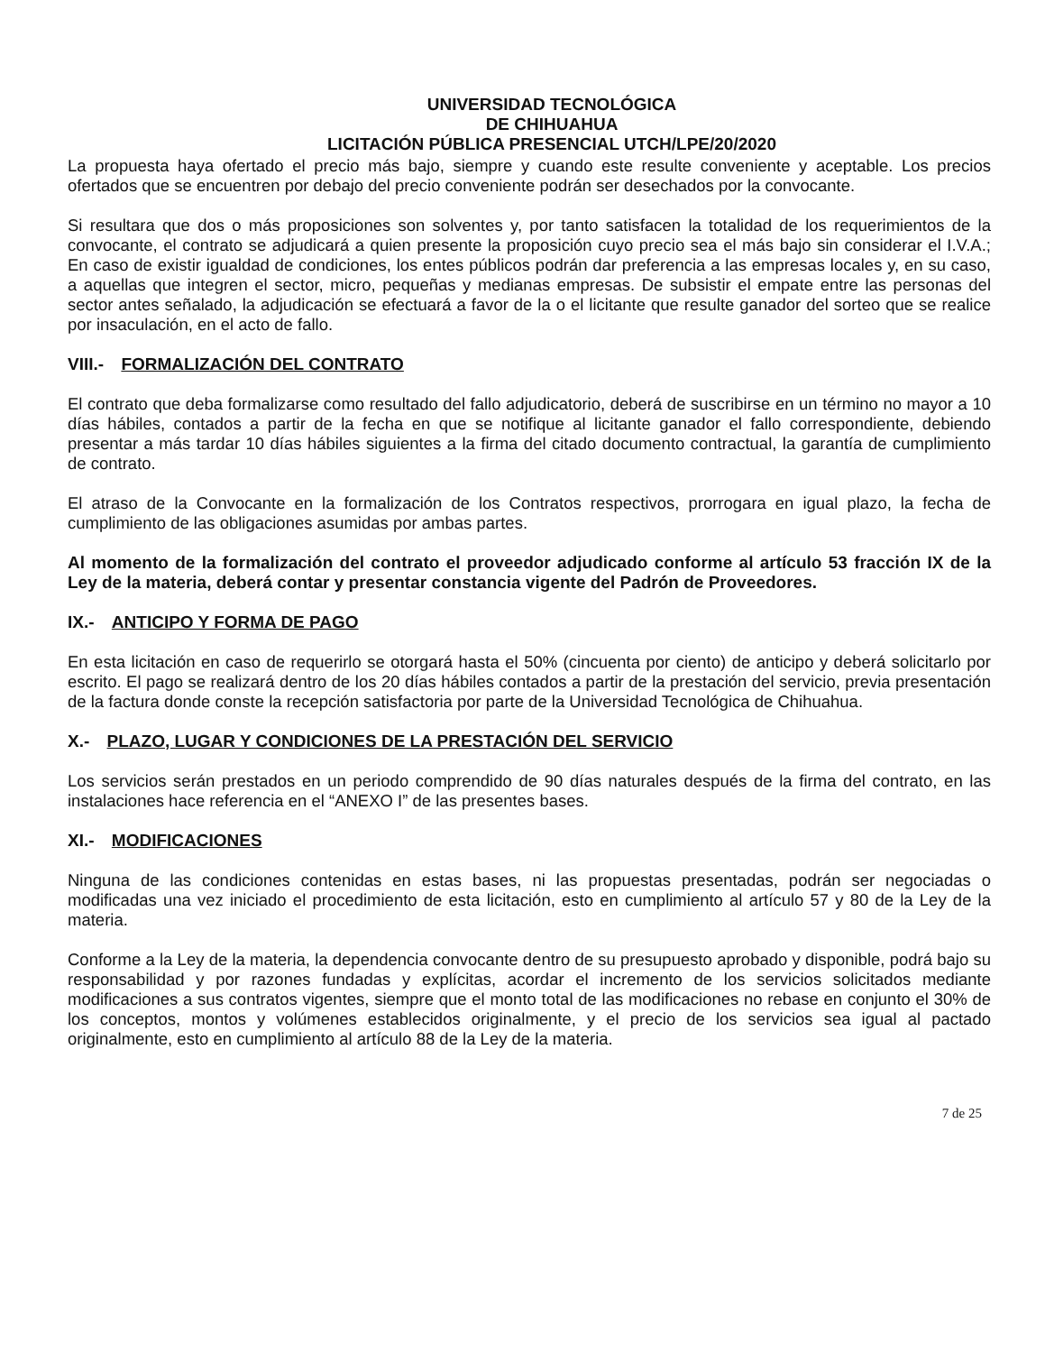UNIVERSIDAD TECNOLÓGICA
DE CHIHUAHUA
LICITACIÓN PÚBLICA PRESENCIAL UTCH/LPE/20/2020
La propuesta haya ofertado el precio más bajo, siempre y cuando este resulte conveniente y aceptable. Los precios ofertados que se encuentren por debajo del precio conveniente podrán ser desechados por la convocante.
Si resultara que dos o más proposiciones son solventes y, por tanto satisfacen la totalidad de los requerimientos de la convocante, el contrato se adjudicará a quien presente la proposición cuyo precio sea el más bajo sin considerar el I.V.A.; En caso de existir igualdad de condiciones, los entes públicos podrán dar preferencia a las empresas locales y, en su caso, a aquellas que integren el sector, micro, pequeñas y medianas empresas. De subsistir el empate entre las personas del sector antes señalado, la adjudicación se efectuará a favor de la o el licitante que resulte ganador del sorteo que se realice por insaculación, en el acto de fallo.
VIII.- FORMALIZACIÓN DEL CONTRATO
El contrato que deba formalizarse como resultado del fallo adjudicatorio, deberá de suscribirse en un término no mayor a 10 días hábiles, contados a partir de la fecha en que se notifique al licitante ganador el fallo correspondiente, debiendo presentar a más tardar 10 días hábiles siguientes a la firma del citado documento contractual, la garantía de cumplimiento de contrato.
El atraso de la Convocante en la formalización de los Contratos respectivos, prorrogara en igual plazo, la fecha de cumplimiento de las obligaciones asumidas por ambas partes.
Al momento de la formalización del contrato el proveedor adjudicado conforme al artículo 53 fracción IX de la Ley de la materia, deberá contar y presentar constancia vigente del Padrón de Proveedores.
IX.- ANTICIPO Y FORMA DE PAGO
En esta licitación en caso de requerirlo se otorgará hasta el 50% (cincuenta por ciento) de anticipo y deberá solicitarlo por escrito. El pago se realizará dentro de los 20 días hábiles contados a partir de la prestación del servicio, previa presentación de la factura donde conste la recepción satisfactoria por parte de la Universidad Tecnológica de Chihuahua.
X.- PLAZO, LUGAR Y CONDICIONES DE LA PRESTACIÓN DEL SERVICIO
Los servicios serán prestados en un periodo comprendido de 90 días naturales después de la firma del contrato, en las instalaciones hace referencia en el “ANEXO I” de las presentes bases.
XI.- MODIFICACIONES
Ninguna de las condiciones contenidas en estas bases, ni las propuestas presentadas, podrán ser negociadas o modificadas una vez iniciado el procedimiento de esta licitación, esto en cumplimiento al artículo 57 y 80 de la Ley de la materia.
Conforme a la Ley de la materia, la dependencia convocante dentro de su presupuesto aprobado y disponible, podrá bajo su responsabilidad y por razones fundadas y explícitas, acordar el incremento de los servicios solicitados mediante modificaciones a sus contratos vigentes, siempre que el monto total de las modificaciones no rebase en conjunto el 30% de los conceptos, montos y volúmenes establecidos originalmente, y el precio de los servicios sea igual al pactado originalmente, esto en cumplimiento al artículo 88 de la Ley de la materia.
7 de 25